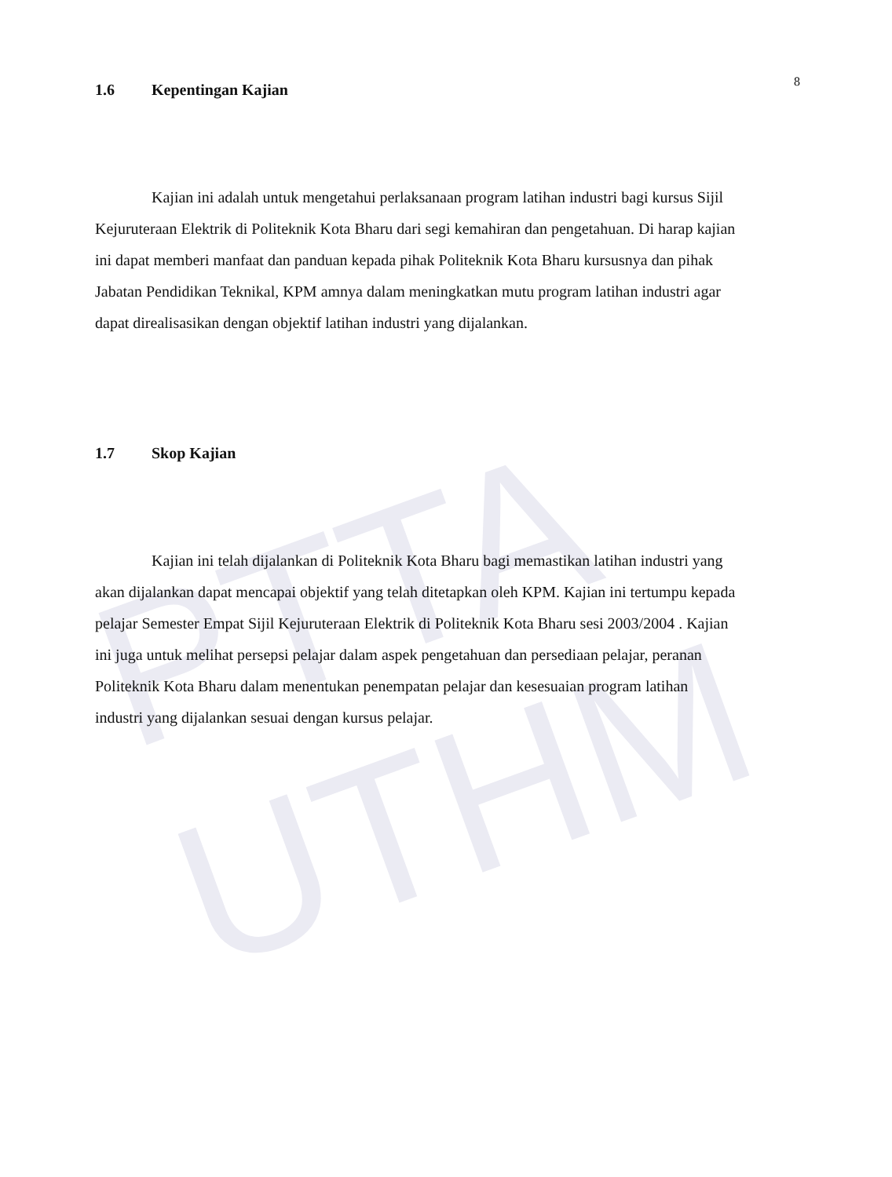PTTA UTHM
8
1.6 Kepentingan Kajian
Kajian ini adalah untuk mengetahui perlaksanaan program latihan industri bagi kursus Sijil Kejuruteraan Elektrik di Politeknik Kota Bharu dari segi kemahiran dan pengetahuan. Di harap kajian ini dapat memberi manfaat dan panduan kepada pihak Politeknik Kota Bharu kursusnya dan pihak Jabatan Pendidikan Teknikal, KPM amnya dalam meningkatkan mutu program latihan industri agar dapat direalisasikan dengan objektif latihan industri yang dijalankan.
1.7 Skop Kajian
Kajian ini telah dijalankan di Politeknik Kota Bharu bagi memastikan latihan industri yang akan dijalankan dapat mencapai objektif yang telah ditetapkan oleh KPM. Kajian ini tertumpu kepada pelajar Semester Empat Sijil Kejuruteraan Elektrik di Politeknik Kota Bharu sesi 2003/2004 . Kajian ini juga untuk melihat persepsi pelajar dalam aspek pengetahuan dan persediaan pelajar, peranan Politeknik Kota Bharu dalam menentukan penempatan pelajar dan kesesuaian program latihan industri yang dijalankan sesuai dengan kursus pelajar.